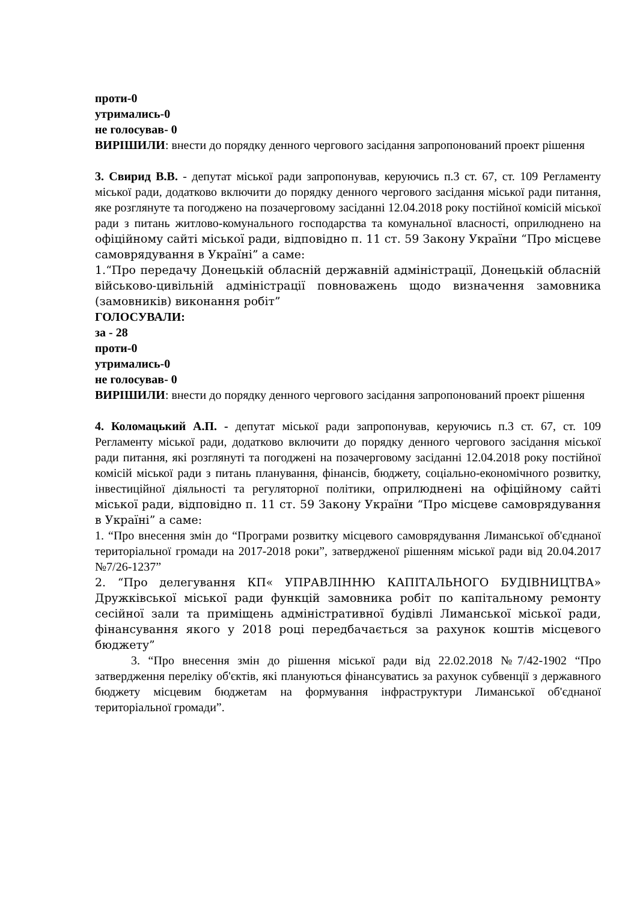проти-0
утримались-0
не голосував- 0
ВИРІШИЛИ: внести до порядку денного чергового засідання запропонований проект рішення
3. Свирид В.В. - депутат міської ради запропонував, керуючись п.3 ст. 67, ст. 109 Регламенту міської ради, додатково включити до порядку денного чергового засідання міської ради питання, яке розглянуте та погоджено на позачерговому засіданні 12.04.2018 року постійної комісій міської ради з питань житлово-комунального господарства та комунальної власності, оприлюднено на офіційному сайті міської ради, відповідно п. 11 ст. 59 Закону України “Про місцеве самоврядування в Україні” а саме:
1.“Про передачу Донецькій обласній державній адміністрації, Донецькій обласній військово-цивільній адміністрації повноважень щодо визначення замовника (замовників) виконання робіт”
ГОЛОСУВАЛИ:
за - 28
проти-0
утримались-0
не голосував- 0
ВИРІШИЛИ: внести до порядку денного чергового засідання запропонований проект рішення
4. Коломацький А.П. - депутат міської ради запропонував, керуючись п.3 ст. 67, ст. 109 Регламенту міської ради, додатково включити до порядку денного чергового засідання міської ради питання, які розглянуті та погоджені на позачерговому засіданні 12.04.2018 року постійної комісій міської ради з питань планування, фінансів, бюджету, соціально-економічного розвитку, інвестиційної діяльності та регуляторної політики, оприлюднені на офіційному сайті міської ради, відповідно п. 11 ст. 59 Закону України “Про місцеве самоврядування в Україні” а саме:
1. “Про внесення змін до “Програми розвитку місцевого самоврядування Лиманської об'єднаної територіальної громади на 2017-2018 роки”, затвердженої рішенням міської ради від 20.04.2017 №7/26-1237”
2. “Про делегування КП« УПРАВЛІННЮ КАПІТАЛЬНОГО БУДІВНИЦТВА» Дружківської міської ради функцій замовника робіт по капітальному ремонту сесійної зали та приміщень адміністративної будівлі Лиманської міської ради, фінансування якого у 2018 році передбачається за рахунок коштів місцевого бюджету”
3. “Про внесення змін до рішення міської ради від 22.02.2018 №7/42-1902 “Про затвердження переліку об'єктів, які плануються фінансуватись за рахунок субвенції з державного бюджету місцевим бюджетам на формування інфраструктури Лиманської об'єднаної територіальної громади”.